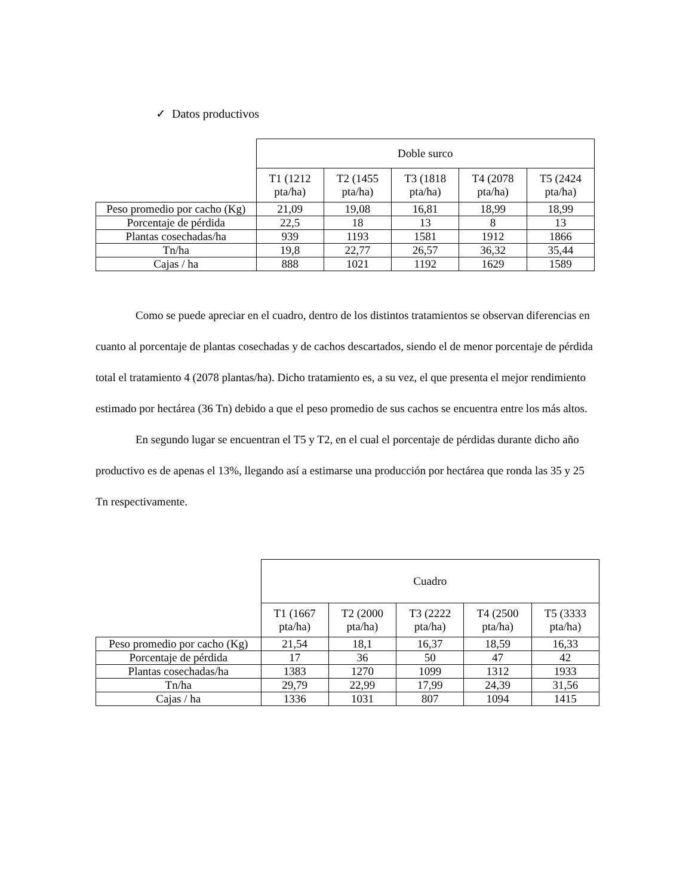✓ Datos productivos
| | Doble surco | | | | |
| | T1 (1212 pta/ha) | T2 (1455 pta/ha) | T3 (1818 pta/ha) | T4 (2078 pta/ha) | T5 (2424 pta/ha) |
| Peso promedio por cacho (Kg) | 21,09 | 19,08 | 16,81 | 18,99 | 18,99 |
| Porcentaje de pérdida | 22,5 | 18 | 13 | 8 | 13 |
| Plantas cosechadas/ha | 939 | 1193 | 1581 | 1912 | 1866 |
| Tn/ha | 19,8 | 22,77 | 26,57 | 36,32 | 35,44 |
| Cajas / ha | 888 | 1021 | 1192 | 1629 | 1589 |
Como se puede apreciar en el cuadro, dentro de los distintos tratamientos se observan diferencias en cuanto al porcentaje de plantas cosechadas y de cachos descartados, siendo el de menor porcentaje de pérdida total el tratamiento 4 (2078 plantas/ha). Dicho tratamiento es, a su vez, el que presenta el mejor rendimiento estimado por hectárea (36 Tn) debido a que el peso promedio de sus cachos se encuentra entre los más altos.
En segundo lugar se encuentran el T5 y T2, en el cual el porcentaje de pérdidas durante dicho año productivo es de apenas el 13%, llegando así a estimarse una producción por hectárea que ronda las 35 y 25 Tn respectivamente.
| | Cuadro | | | | |
| | T1 (1667 pta/ha) | T2 (2000 pta/ha) | T3 (2222 pta/ha) | T4 (2500 pta/ha) | T5 (3333 pta/ha) |
| Peso promedio por cacho (Kg) | 21,54 | 18,1 | 16,37 | 18,59 | 16,33 |
| Porcentaje de pérdida | 17 | 36 | 50 | 47 | 42 |
| Plantas cosechadas/ha | 1383 | 1270 | 1099 | 1312 | 1933 |
| Tn/ha | 29,79 | 22,99 | 17,99 | 24,39 | 31,56 |
| Cajas / ha | 1336 | 1031 | 807 | 1094 | 1415 |